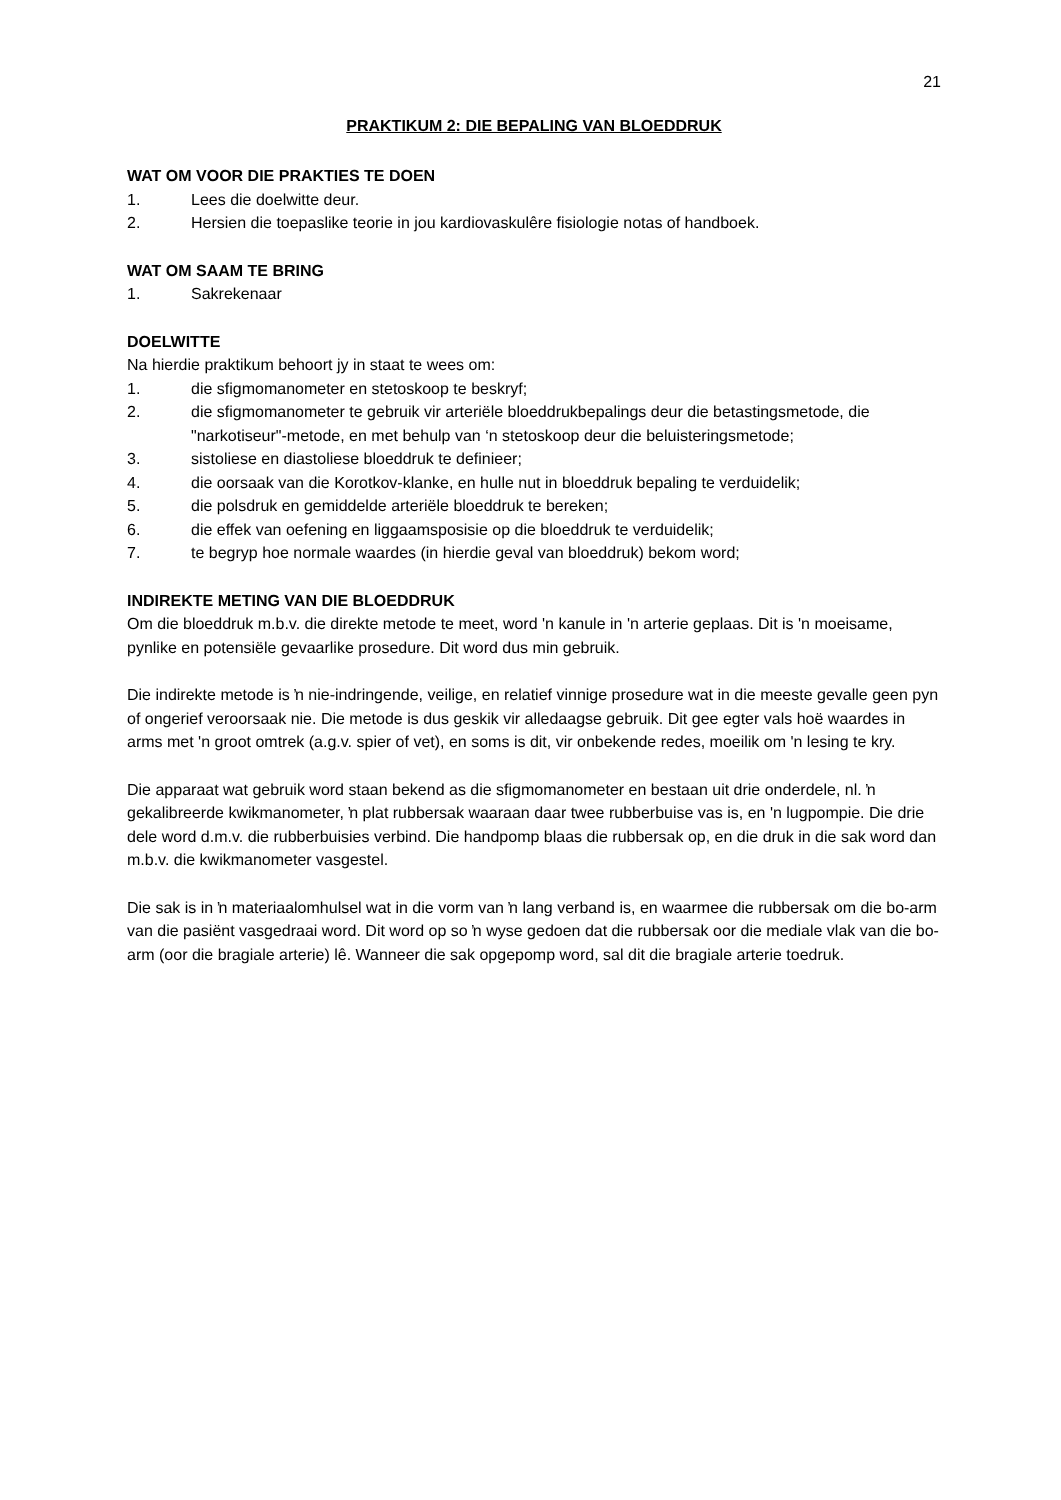21
PRAKTIKUM 2: DIE BEPALING VAN BLOEDDRUK
WAT OM VOOR DIE PRAKTIES TE DOEN
1. Lees die doelwitte deur.
2. Hersien die toepaslike teorie in jou kardiovaskulêre fisiologie notas of handboek.
WAT OM SAAM TE BRING
1. Sakrekenaar
DOELWITTE
Na hierdie praktikum behoort jy in staat te wees om:
1. die sfigmomanometer en stetoskoop te beskryf;
2. die sfigmomanometer te gebruik vir arteriële bloeddrukbepalings deur die betastingsmetode, die "narkotiseur"-metode, en met behulp van ‘n stetoskoop deur die beluisteringsmetode;
3. sistoliese en diastoliese bloeddruk te definieer;
4. die oorsaak van die Korotkov-klanke, en hulle nut in bloeddruk bepaling te verduidelik;
5. die polsdruk en gemiddelde arteriële bloeddruk te bereken;
6. die effek van oefening en liggaamsposisie op die bloeddruk te verduidelik;
7. te begryp hoe normale waardes (in hierdie geval van bloeddruk) bekom word;
INDIREKTE METING VAN DIE BLOEDDRUK
Om die bloeddruk m.b.v. die direkte metode te meet, word 'n kanule in 'n arterie geplaas. Dit is 'n moeisame, pynlike en potensiële gevaarlike prosedure. Dit word dus min gebruik.
Die indirekte metode is ŉ nie-indringende, veilige, en relatief vinnige prosedure wat in die meeste gevalle geen pyn of ongerief veroorsaak nie. Die metode is dus geskik vir alledaagse gebruik. Dit gee egter vals hoë waardes in arms met 'n groot omtrek (a.g.v. spier of vet), en soms is dit, vir onbekende redes, moeilik om 'n lesing te kry.
Die apparaat wat gebruik word staan bekend as die sfigmomanometer en bestaan uit drie onderdele, nl. ŉ gekalibreerde kwikmanometer, ŉ plat rubbersak waaraan daar twee rubberbuise vas is, en 'n lugpompie. Die drie dele word d.m.v. die rubberbuisies verbind. Die handpomp blaas die rubbersak op, en die druk in die sak word dan m.b.v. die kwikmanometer vasgestel.
Die sak is in ŉ materiaalomhulsel wat in die vorm van ŉ lang verband is, en waarmee die rubbersak om die bo-arm van die pasiënt vasgedraai word. Dit word op so ŉ wyse gedoen dat die rubbersak oor die mediale vlak van die bo-arm (oor die bragiale arterie) lê. Wanneer die sak opgepomp word, sal dit die bragiale arterie toedruk.